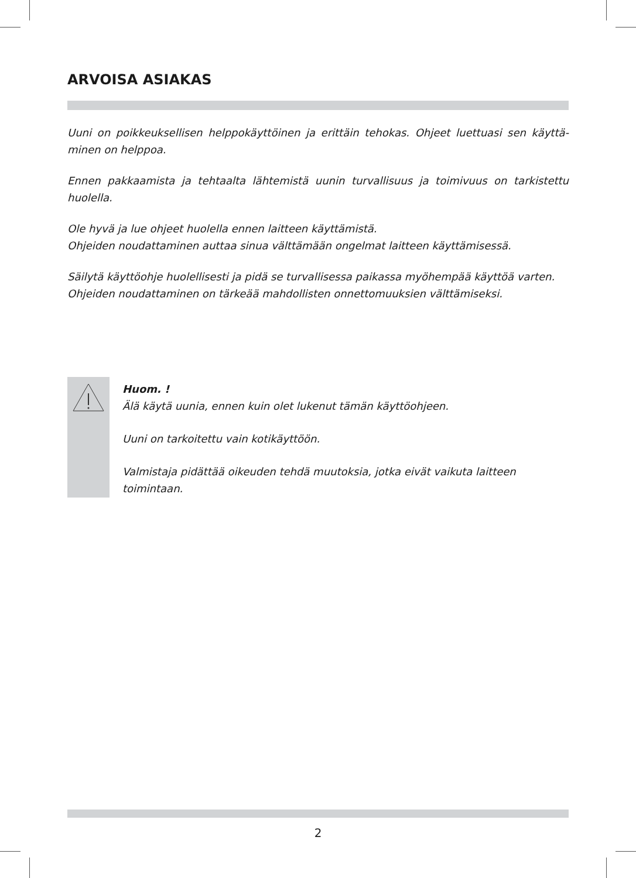ARVOISA ASIAKAS
Uuni on poikkeuksellisen helppokäyttöinen ja erittäin tehokas. Ohjeet luettuasi sen käyttä-minen on helppoa.
Ennen pakkaamista ja tehtaalta lähtemistä uunin turvallisuus ja toimivuus on tarkistettu huolella.
Ole hyvä ja lue ohjeet huolella ennen laitteen käyttämistä.
Ohjeiden noudattaminen auttaa sinua välttämään ongelmat laitteen käyttämisessä.
Säilytä käyttöohje huolellisesti ja pidä se turvallisessa paikassa myöhempää käyttöä varten.
Ohjeiden noudattaminen on tärkeää mahdollisten onnettomuuksien välttämiseksi.
Huom. !
Älä käytä uunia, ennen kuin olet lukenut tämän käyttöohjeen.
Uuni on tarkoitettu vain kotikäyttöön.
Valmistaja pidättää oikeuden tehdä muutoksia, jotka eivät vaikuta laitteen
toimintaan.
2